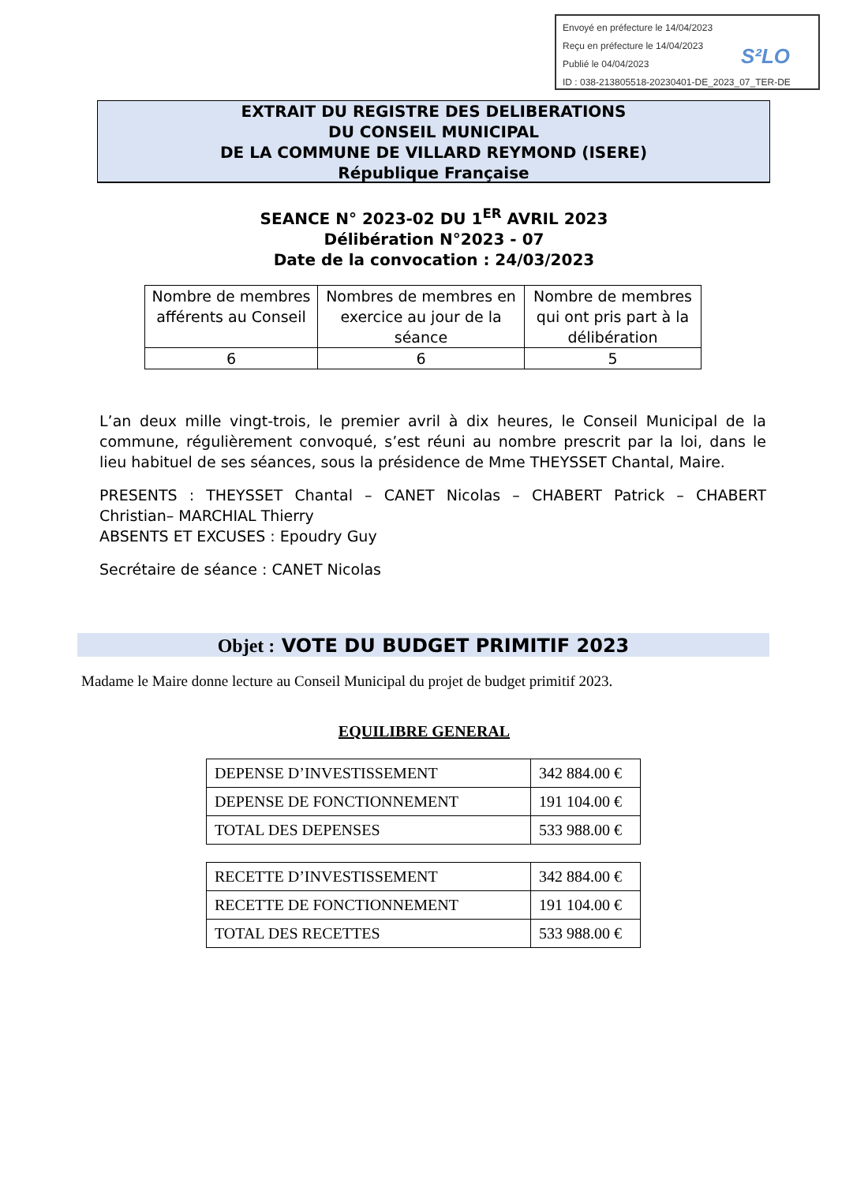Envoyé en préfecture le 14/04/2023
Reçu en préfecture le 14/04/2023
Publié le 04/04/2023
ID : 038-213805518-20230401-DE_2023_07_TER-DE
S²LO
EXTRAIT DU REGISTRE DES DELIBERATIONS
DU CONSEIL MUNICIPAL
DE LA COMMUNE DE VILLARD REYMOND (ISERE)
République Française
SEANCE N° 2023-02 DU 1<sup>ER</sup> AVRIL 2023
Délibération N°2023 - 07
Date de la convocation : 24/03/2023
| Nombre de membres afférents au Conseil | Nombres de membres en exercice au jour de la séance | Nombre de membres qui ont pris part à la délibération |
| --- | --- | --- |
| 6 | 6 | 5 |
L’an deux mille vingt-trois, le premier avril à dix heures, le Conseil Municipal de la commune, régulièrement convoqué, s’est réuni au nombre prescrit par la loi, dans le lieu habituel de ses séances, sous la présidence de Mme THEYSSET Chantal, Maire.
PRESENTS : THEYSSET Chantal – CANET Nicolas – CHABERT Patrick – CHABERT Christian– MARCHIAL Thierry
ABSENTS ET EXCUSES : Epoudry Guy
Secrétaire de séance : CANET Nicolas
Objet : VOTE DU BUDGET PRIMITIF 2023
Madame le Maire donne lecture au Conseil Municipal du projet de budget primitif 2023.
EQUILIBRE GENERAL
| DEPENSE D’INVESTISSEMENT | 342 884.00 € |
| DEPENSE DE FONCTIONNEMENT | 191 104.00 € |
| TOTAL DES DEPENSES | 533 988.00 € |
| RECETTE D’INVESTISSEMENT | 342 884.00 € |
| RECETTE DE FONCTIONNEMENT | 191 104.00 € |
| TOTAL DES RECETTES | 533 988.00 € |